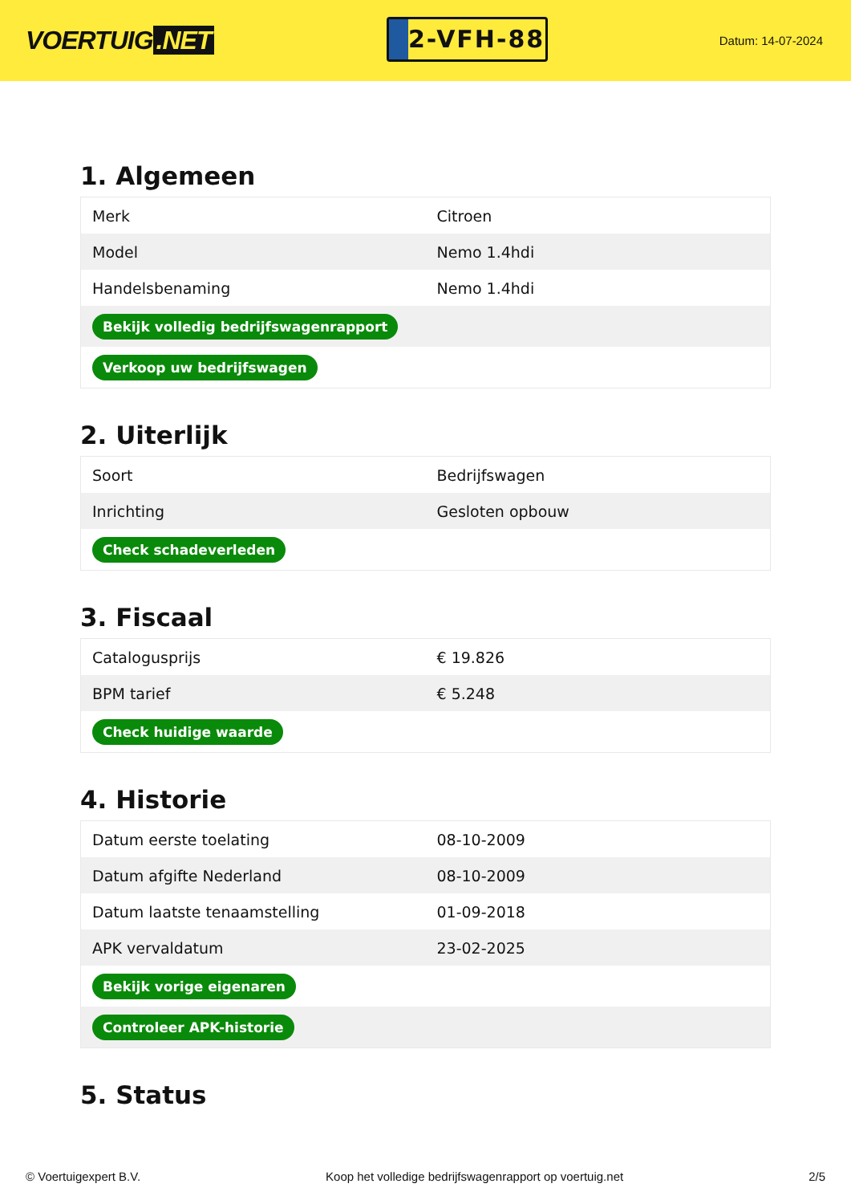VOERTUIG.NET
2-VFH-88
Datum: 14-07-2024
1. Algemeen
| Merk | Citroen |
| Model | Nemo 1.4hdi |
| Handelsbenaming | Nemo 1.4hdi |
| Bekijk volledig bedrijfswagenrapport | |
| Verkoop uw bedrijfswagen | |
2. Uiterlijk
| Soort | Bedrijfswagen |
| Inrichting | Gesloten opbouw |
| Check schadeverleden | |
3. Fiscaal
| Catalogusprijs | € 19.826 |
| BPM tarief | € 5.248 |
| Check huidige waarde | |
4. Historie
| Datum eerste toelating | 08-10-2009 |
| Datum afgifte Nederland | 08-10-2009 |
| Datum laatste tenaamstelling | 01-09-2018 |
| APK vervaldatum | 23-02-2025 |
| Bekijk vorige eigenaren | |
| Controleer APK-historie | |
5. Status
© Voertuigexpert B.V. Koop het volledige bedrijfswagenrapport op voertuig.net 2/5